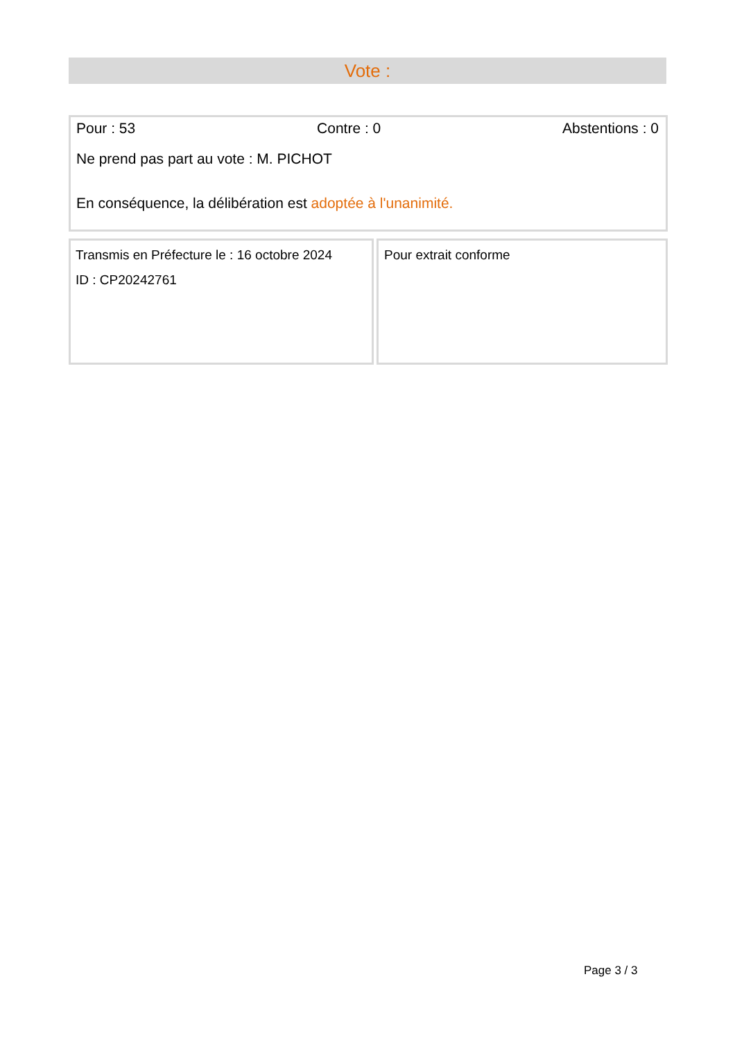Vote :
Pour : 53 Contre : 0 Abstentions : 0
Ne prend pas part au vote : M. PICHOT
En conséquence, la délibération est adoptée à l'unanimité.
Transmis en Préfecture le : 16 octobre 2024
ID : CP20242761
Pour extrait conforme
Page 3 / 3